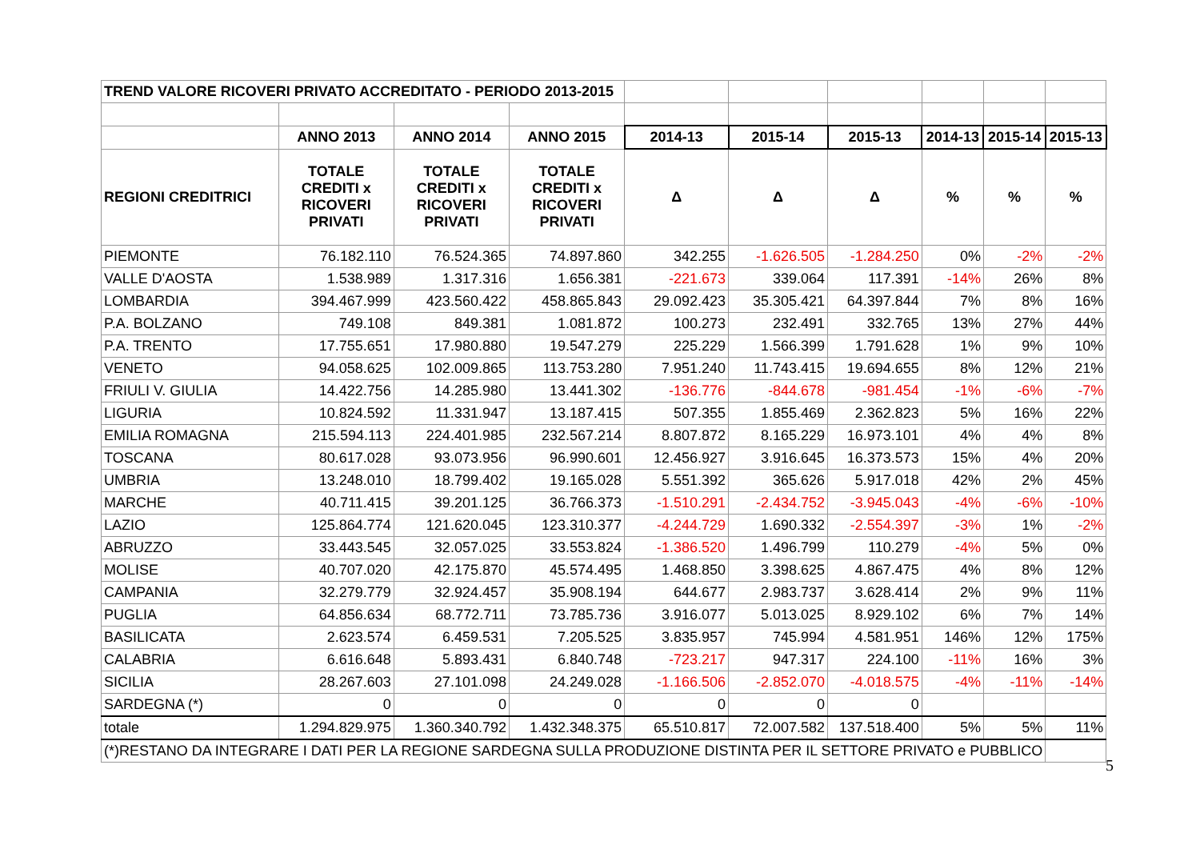| TREND VALORE RICOVERI PRIVATO ACCREDITATO - PERIODO 2013-2015 | | | | | | | | | |
| | ANNO 2013 | ANNO 2014 | ANNO 2015 | 2014-13 | 2015-14 | 2015-13 | 2014-13 | 2015-14 | 2015-13 |
| REGIONI CREDITRICI | TOTALE CREDITI x RICOVERI PRIVATI | TOTALE CREDITI x RICOVERI PRIVATI | TOTALE CREDITI x RICOVERI PRIVATI | Δ | Δ | Δ | % | % | % |
| PIEMONTE | 76.182.110 | 76.524.365 | 74.897.860 | 342.255 | -1.626.505 | -1.284.250 | 0% | -2% | -2% |
| VALLE D'AOSTA | 1.538.989 | 1.317.316 | 1.656.381 | -221.673 | 339.064 | 117.391 | -14% | 26% | 8% |
| LOMBARDIA | 394.467.999 | 423.560.422 | 458.865.843 | 29.092.423 | 35.305.421 | 64.397.844 | 7% | 8% | 16% |
| P.A. BOLZANO | 749.108 | 849.381 | 1.081.872 | 100.273 | 232.491 | 332.765 | 13% | 27% | 44% |
| P.A. TRENTO | 17.755.651 | 17.980.880 | 19.547.279 | 225.229 | 1.566.399 | 1.791.628 | 1% | 9% | 10% |
| VENETO | 94.058.625 | 102.009.865 | 113.753.280 | 7.951.240 | 11.743.415 | 19.694.655 | 8% | 12% | 21% |
| FRIULI V. GIULIA | 14.422.756 | 14.285.980 | 13.441.302 | -136.776 | -844.678 | -981.454 | -1% | -6% | -7% |
| LIGURIA | 10.824.592 | 11.331.947 | 13.187.415 | 507.355 | 1.855.469 | 2.362.823 | 5% | 16% | 22% |
| EMILIA ROMAGNA | 215.594.113 | 224.401.985 | 232.567.214 | 8.807.872 | 8.165.229 | 16.973.101 | 4% | 4% | 8% |
| TOSCANA | 80.617.028 | 93.073.956 | 96.990.601 | 12.456.927 | 3.916.645 | 16.373.573 | 15% | 4% | 20% |
| UMBRIA | 13.248.010 | 18.799.402 | 19.165.028 | 5.551.392 | 365.626 | 5.917.018 | 42% | 2% | 45% |
| MARCHE | 40.711.415 | 39.201.125 | 36.766.373 | -1.510.291 | -2.434.752 | -3.945.043 | -4% | -6% | -10% |
| LAZIO | 125.864.774 | 121.620.045 | 123.310.377 | -4.244.729 | 1.690.332 | -2.554.397 | -3% | 1% | -2% |
| ABRUZZO | 33.443.545 | 32.057.025 | 33.553.824 | -1.386.520 | 1.496.799 | 110.279 | -4% | 5% | 0% |
| MOLISE | 40.707.020 | 42.175.870 | 45.574.495 | 1.468.850 | 3.398.625 | 4.867.475 | 4% | 8% | 12% |
| CAMPANIA | 32.279.779 | 32.924.457 | 35.908.194 | 644.677 | 2.983.737 | 3.628.414 | 2% | 9% | 11% |
| PUGLIA | 64.856.634 | 68.772.711 | 73.785.736 | 3.916.077 | 5.013.025 | 8.929.102 | 6% | 7% | 14% |
| BASILICATA | 2.623.574 | 6.459.531 | 7.205.525 | 3.835.957 | 745.994 | 4.581.951 | 146% | 12% | 175% |
| CALABRIA | 6.616.648 | 5.893.431 | 6.840.748 | -723.217 | 947.317 | 224.100 | -11% | 16% | 3% |
| SICILIA | 28.267.603 | 27.101.098 | 24.249.028 | -1.166.506 | -2.852.070 | -4.018.575 | -4% | -11% | -14% |
| SARDEGNA (*) | 0 | 0 | 0 | 0 | 0 | 0 | | | |
| totale | 1.294.829.975 | 1.360.340.792 | 1.432.348.375 | 65.510.817 | 72.007.582 | 137.518.400 | 5% | 5% | 11% |
| (*)RESTANO DA INTEGRARE I DATI PER LA REGIONE SARDEGNA SULLA PRODUZIONE DISTINTA PER IL SETTORE PRIVATO e PUBBLICO | | | | | | | | | |
5